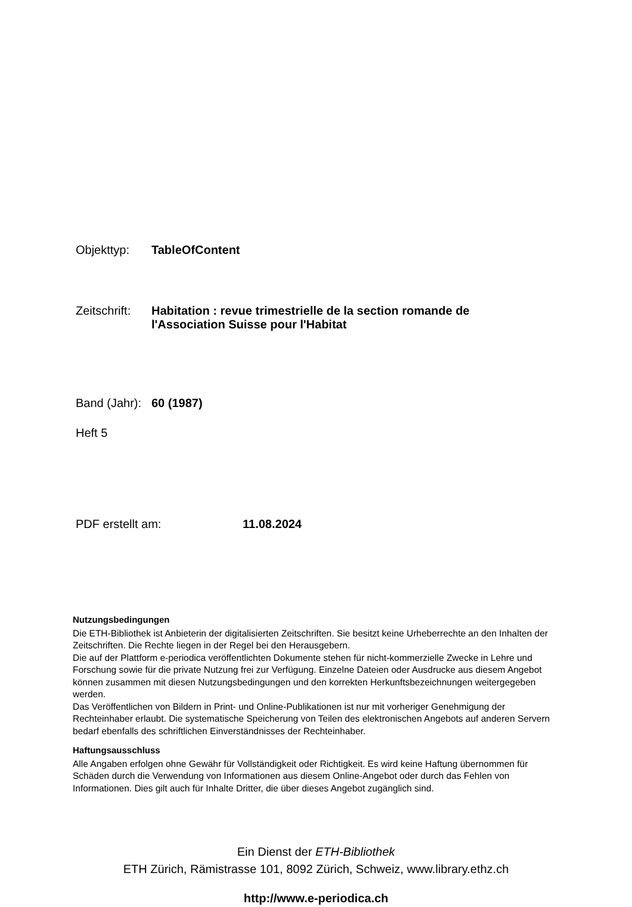Objekttyp: TableOfContent
Zeitschrift: Habitation : revue trimestrielle de la section romande de
l'Association Suisse pour l'Habitat
Band (Jahr): 60 (1987)
Heft 5
PDF erstellt am: 11.08.2024
Nutzungsbedingungen
Die ETH-Bibliothek ist Anbieterin der digitalisierten Zeitschriften. Sie besitzt keine Urheberrechte an den Inhalten der Zeitschriften. Die Rechte liegen in der Regel bei den Herausgebern.
Die auf der Plattform e-periodica veröffentlichten Dokumente stehen für nicht-kommerzielle Zwecke in Lehre und Forschung sowie für die private Nutzung frei zur Verfügung. Einzelne Dateien oder Ausdrucke aus diesem Angebot können zusammen mit diesen Nutzungsbedingungen und den korrekten Herkunftsbezeichnungen weitergegeben werden.
Das Veröffentlichen von Bildern in Print- und Online-Publikationen ist nur mit vorheriger Genehmigung der Rechteinhaber erlaubt. Die systematische Speicherung von Teilen des elektronischen Angebots auf anderen Servern bedarf ebenfalls des schriftlichen Einverständnisses der Rechteinhaber.
Haftungsausschluss
Alle Angaben erfolgen ohne Gewähr für Vollständigkeit oder Richtigkeit. Es wird keine Haftung übernommen für Schäden durch die Verwendung von Informationen aus diesem Online-Angebot oder durch das Fehlen von Informationen. Dies gilt auch für Inhalte Dritter, die über dieses Angebot zugänglich sind.
Ein Dienst der ETH-Bibliothek
ETH Zürich, Rämistrasse 101, 8092 Zürich, Schweiz, www.library.ethz.ch
http://www.e-periodica.ch